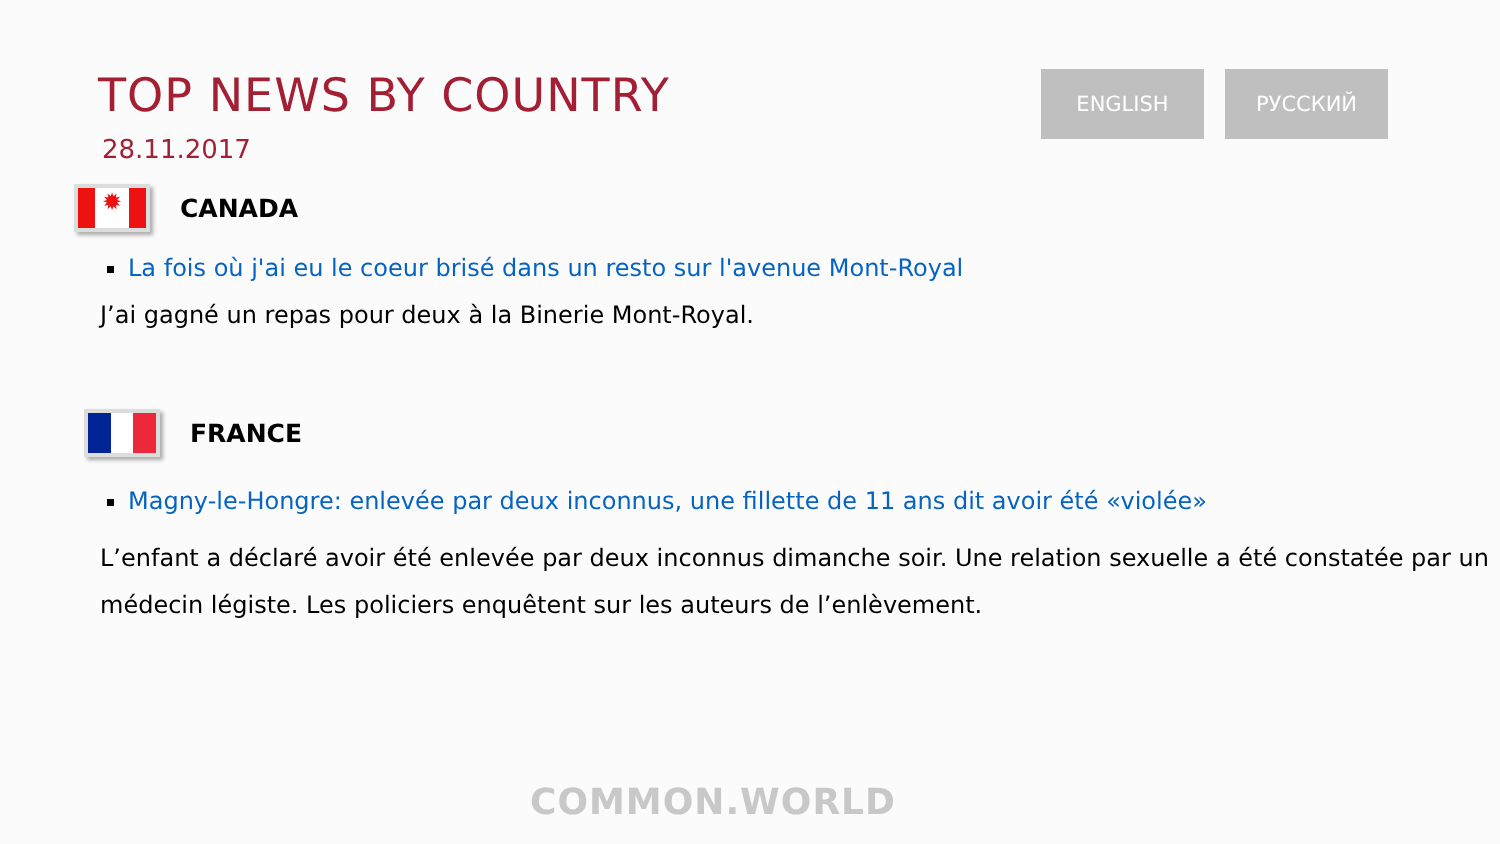ENGLISH РУССКИЙ
TOP NEWS BY COUNTRY
28.11.2017
✹
CANADA
La fois où j'ai eu le coeur brisé dans un resto sur l'avenue Mont-Royal
J’ai gagné un repas pour deux à la Binerie Mont-Royal.
FRANCE
Magny-le-Hongre: enlevée par deux inconnus, une fillette de 11 ans dit avoir été «violée»
L’enfant a déclaré avoir été enlevée par deux inconnus dimanche soir. Une relation sexuelle a été constatée par un médecin légiste. Les policiers enquêtent sur les auteurs de l’enlèvement.
COMMON.WORLD